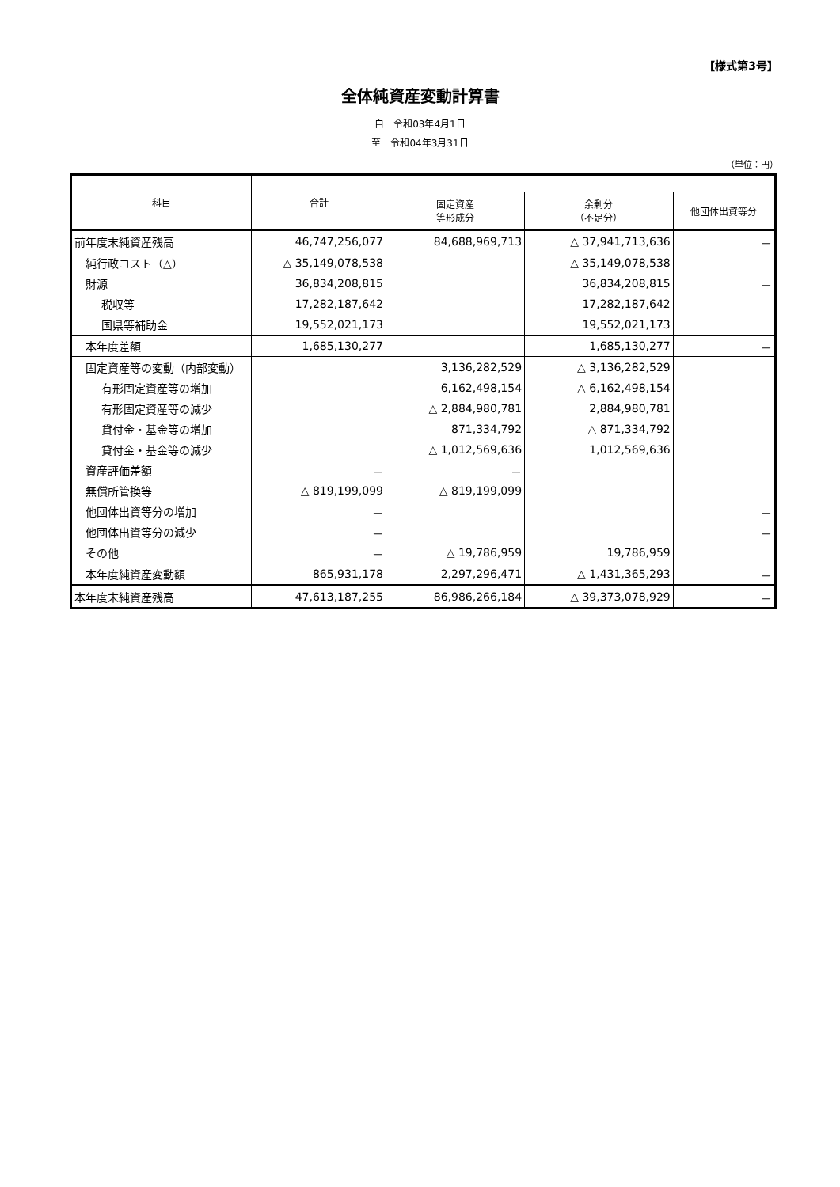【様式第3号】
全体純資産変動計算書
自　令和03年4月1日
至　令和04年3月31日
（単位：円）
| 科目 | 合計 | | | |
| --- | --- | --- | --- | --- |
| | | 固定資産 等形成分 | 余剰分 （不足分） | 他団体出資等分 |
| 前年度末純資産残高 | 46,747,256,077 | 84,688,969,713 | △ 37,941,713,636 | － |
| 純行政コスト（△） | △ 35,149,078,538 | | △ 35,149,078,538 | |
| 財源 | 36,834,208,815 | | 36,834,208,815 | － |
| 税収等 | 17,282,187,642 | | 17,282,187,642 | |
| 国県等補助金 | 19,552,021,173 | | 19,552,021,173 | |
| 本年度差額 | 1,685,130,277 | | 1,685,130,277 | － |
| 固定資産等の変動（内部変動） | | 3,136,282,529 | △ 3,136,282,529 | |
| 有形固定資産等の増加 | | 6,162,498,154 | △ 6,162,498,154 | |
| 有形固定資産等の減少 | | △ 2,884,980,781 | 2,884,980,781 | |
| 貸付金・基金等の増加 | | 871,334,792 | △ 871,334,792 | |
| 貸付金・基金等の減少 | | △ 1,012,569,636 | 1,012,569,636 | |
| 資産評価差額 | － | － | | |
| 無償所管換等 | △ 819,199,099 | △ 819,199,099 | | |
| 他団体出資等分の増加 | － | | | － |
| 他団体出資等分の減少 | － | | | － |
| その他 | － | △ 19,786,959 | 19,786,959 | |
| 本年度純資産変動額 | 865,931,178 | 2,297,296,471 | △ 1,431,365,293 | － |
| 本年度末純資産残高 | 47,613,187,255 | 86,986,266,184 | △ 39,373,078,929 | － |